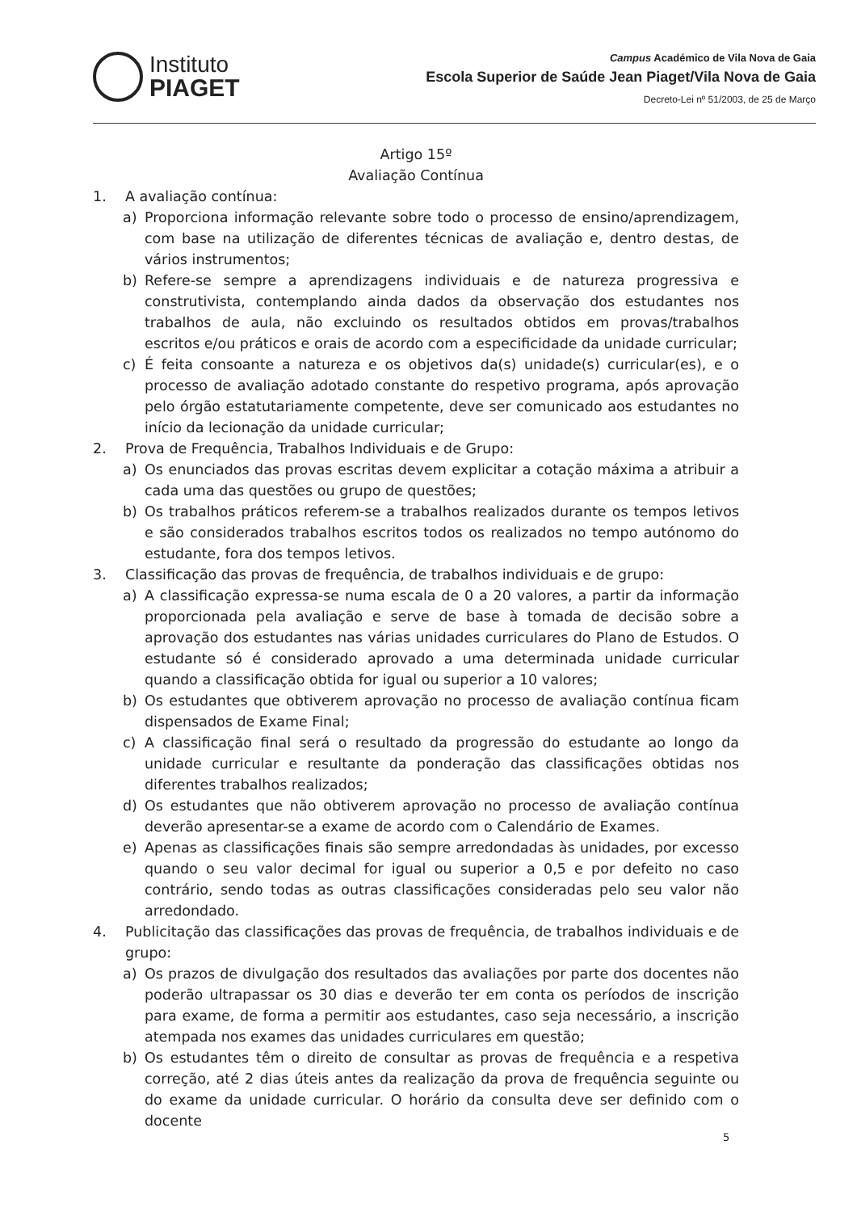Instituto
PIAGET
Campus Académico de Vila Nova de Gaia
Escola Superior de Saúde Jean Piaget/Vila Nova de Gaia
Decreto-Lei nº 51/2003, de 25 de Março
Artigo 15º
Avaliação Contínua
1. A avaliação contínua:
a) Proporciona informação relevante sobre todo o processo de ensino/aprendizagem, com base na utilização de diferentes técnicas de avaliação e, dentro destas, de vários instrumentos;
b) Refere-se sempre a aprendizagens individuais e de natureza progressiva e construtivista, contemplando ainda dados da observação dos estudantes nos trabalhos de aula, não excluindo os resultados obtidos em provas/trabalhos escritos e/ou práticos e orais de acordo com a especificidade da unidade curricular;
c) É feita consoante a natureza e os objetivos da(s) unidade(s) curricular(es), e o processo de avaliação adotado constante do respetivo programa, após aprovação pelo órgão estatutariamente competente, deve ser comunicado aos estudantes no início da lecionação da unidade curricular;
2. Prova de Frequência, Trabalhos Individuais e de Grupo:
a) Os enunciados das provas escritas devem explicitar a cotação máxima a atribuir a cada uma das questões ou grupo de questões;
b) Os trabalhos práticos referem-se a trabalhos realizados durante os tempos letivos e são considerados trabalhos escritos todos os realizados no tempo autónomo do estudante, fora dos tempos letivos.
3. Classificação das provas de frequência, de trabalhos individuais e de grupo:
a) A classificação expressa-se numa escala de 0 a 20 valores, a partir da informação proporcionada pela avaliação e serve de base à tomada de decisão sobre a aprovação dos estudantes nas várias unidades curriculares do Plano de Estudos. O estudante só é considerado aprovado a uma determinada unidade curricular quando a classificação obtida for igual ou superior a 10 valores;
b) Os estudantes que obtiverem aprovação no processo de avaliação contínua ficam dispensados de Exame Final;
c) A classificação final será o resultado da progressão do estudante ao longo da unidade curricular e resultante da ponderação das classificações obtidas nos diferentes trabalhos realizados;
d) Os estudantes que não obtiverem aprovação no processo de avaliação contínua deverão apresentar-se a exame de acordo com o Calendário de Exames.
e) Apenas as classificações finais são sempre arredondadas às unidades, por excesso quando o seu valor decimal for igual ou superior a 0,5 e por defeito no caso contrário, sendo todas as outras classificações consideradas pelo seu valor não arredondado.
4. Publicitação das classificações das provas de frequência, de trabalhos individuais e de grupo:
a) Os prazos de divulgação dos resultados das avaliações por parte dos docentes não poderão ultrapassar os 30 dias e deverão ter em conta os períodos de inscrição para exame, de forma a permitir aos estudantes, caso seja necessário, a inscrição atempada nos exames das unidades curriculares em questão;
b) Os estudantes têm o direito de consultar as provas de frequência e a respetiva correção, até 2 dias úteis antes da realização da prova de frequência seguinte ou do exame da unidade curricular. O horário da consulta deve ser definido com o docente
5